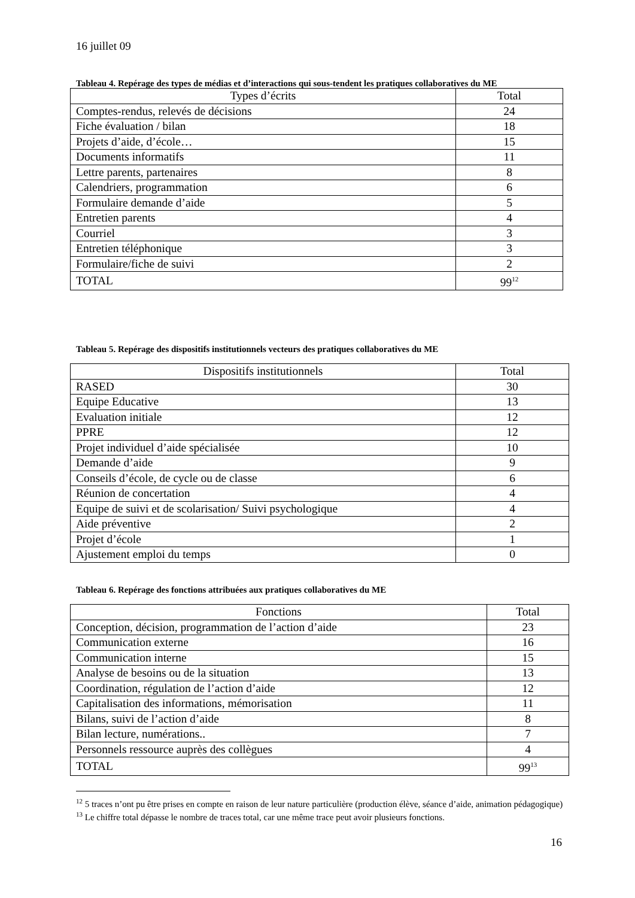16 juillet 09
Tableau 4. Repérage des types de médias et d’interactions qui sous-tendent les pratiques collaboratives du ME
| Types d’écrits | Total |
| --- | --- |
| Comptes-rendus, relevés de décisions | 24 |
| Fiche évaluation / bilan | 18 |
| Projets d’aide, d’école… | 15 |
| Documents informatifs | 11 |
| Lettre parents, partenaires | 8 |
| Calendriers, programmation | 6 |
| Formulaire demande d’aide | 5 |
| Entretien parents | 4 |
| Courriel | 3 |
| Entretien téléphonique | 3 |
| Formulaire/fiche de suivi | 2 |
| TOTAL | 99<sup>12</sup> |
Tableau 5. Repérage des dispositifs institutionnels vecteurs des pratiques collaboratives du ME
| Dispositifs institutionnels | Total |
| --- | --- |
| RASED | 30 |
| Equipe Educative | 13 |
| Evaluation initiale | 12 |
| PPRE | 12 |
| Projet individuel d’aide spécialisée | 10 |
| Demande d’aide | 9 |
| Conseils d’école, de cycle ou de classe | 6 |
| Réunion de concertation | 4 |
| Equipe de suivi et de scolarisation/ Suivi psychologique | 4 |
| Aide préventive | 2 |
| Projet d’école | 1 |
| Ajustement emploi du temps | 0 |
Tableau 6. Repérage des fonctions attribuées aux pratiques collaboratives du ME
| Fonctions | Total |
| --- | --- |
| Conception, décision, programmation de l’action d’aide | 23 |
| Communication externe | 16 |
| Communication interne | 15 |
| Analyse de besoins ou de la situation | 13 |
| Coordination, régulation de l’action d’aide | 12 |
| Capitalisation des informations, mémorisation | 11 |
| Bilans, suivi de l’action d’aide | 8 |
| Bilan lecture, numérations.. | 7 |
| Personnels ressource auprès des collègues | 4 |
| TOTAL | 99<sup>13</sup> |
<sup>12</sup> 5 traces n’ont pu être prises en compte en raison de leur nature particulière (production élève, séance d’aide, animation pédagogique)
<sup>13</sup> Le chiffre total dépasse le nombre de traces total, car une même trace peut avoir plusieurs fonctions.
16